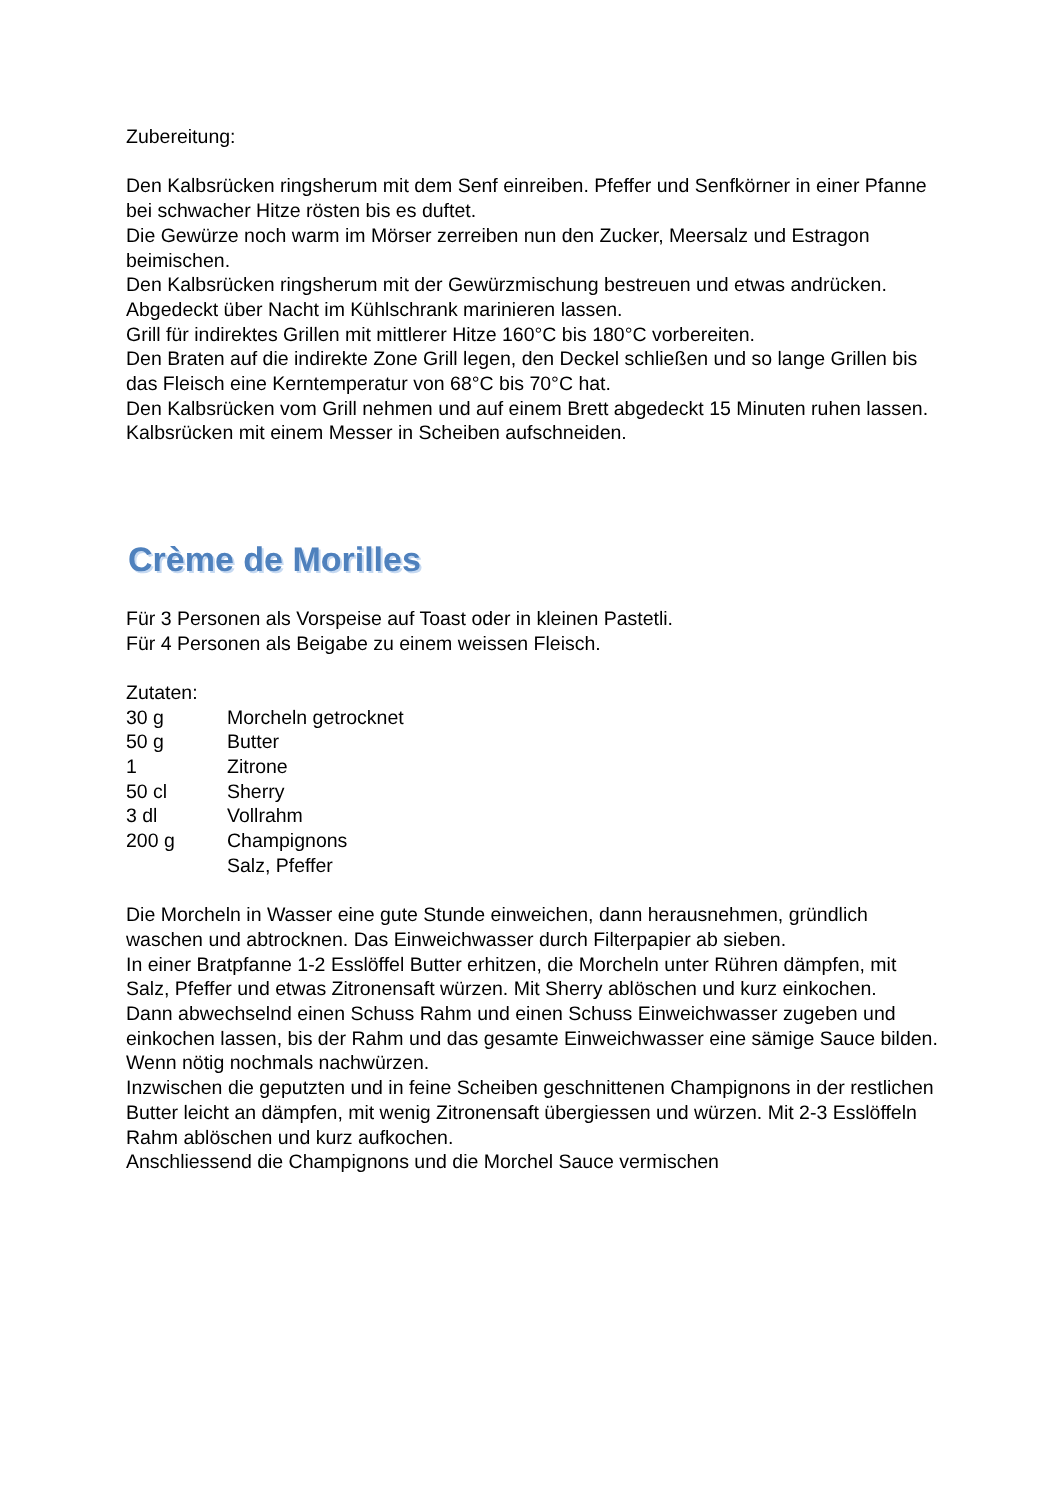Zubereitung:
Den Kalbsrücken ringsherum mit dem Senf einreiben. Pfeffer und Senfkörner in einer Pfanne bei schwacher Hitze rösten bis es duftet.
Die Gewürze noch warm im Mörser zerreiben nun den Zucker, Meersalz und Estragon beimischen.
Den Kalbsrücken ringsherum mit der Gewürzmischung bestreuen und etwas andrücken.
Abgedeckt über Nacht im Kühlschrank marinieren lassen.
Grill für indirektes Grillen mit mittlerer Hitze 160°C bis 180°C vorbereiten.
Den Braten auf die indirekte Zone Grill legen, den Deckel schließen und so lange Grillen bis das Fleisch eine Kerntemperatur von 68°C bis 70°C hat.
Den Kalbsrücken vom Grill nehmen und auf einem Brett abgedeckt 15 Minuten ruhen lassen.
Kalbsrücken mit einem Messer in Scheiben aufschneiden.
Crème de Morilles
Für 3 Personen als Vorspeise auf Toast oder in kleinen Pastetli.
Für 4 Personen als Beigabe zu einem weissen Fleisch.
Zutaten:
| 30 g | Morcheln getrocknet |
| 50 g | Butter |
| 1 | Zitrone |
| 50 cl | Sherry |
| 3 dl | Vollrahm |
| 200 g | Champignons |
| | Salz, Pfeffer |
Die Morcheln in Wasser eine gute Stunde einweichen, dann herausnehmen, gründlich waschen und abtrocknen. Das Einweichwasser durch Filterpapier ab sieben.
In einer Bratpfanne 1-2 Esslöffel Butter erhitzen, die Morcheln unter Rühren dämpfen, mit Salz, Pfeffer und etwas Zitronensaft würzen. Mit Sherry ablöschen und kurz einkochen.
Dann abwechselnd einen Schuss Rahm und einen Schuss Einweichwasser zugeben und einkochen lassen, bis der Rahm und das gesamte Einweichwasser eine sämige Sauce bilden. Wenn nötig nochmals nachwürzen.
Inzwischen die geputzten und in feine Scheiben geschnittenen Champignons in der restlichen Butter leicht an dämpfen, mit wenig Zitronensaft übergiessen und würzen. Mit 2-3 Esslöffeln Rahm ablöschen und kurz aufkochen.
Anschliessend die Champignons und die Morchel Sauce vermischen